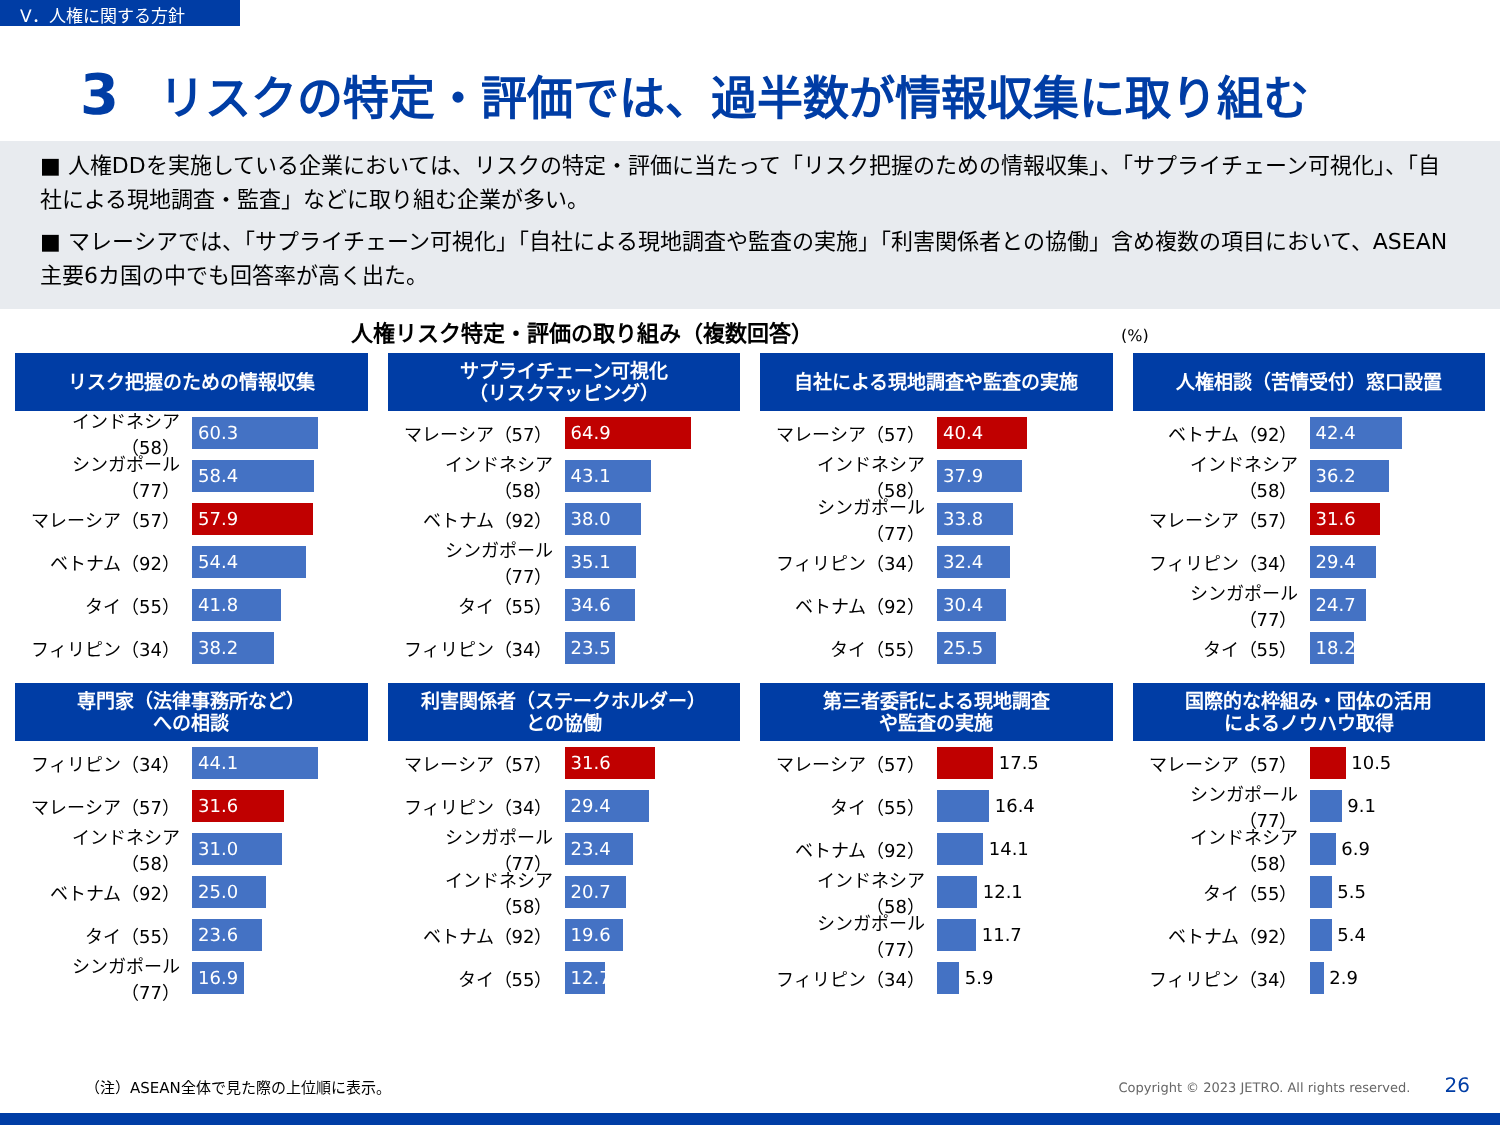V．人権に関する方針
3 リスクの特定・評価では、過半数が情報収集に取り組む
■ 人権DDを実施している企業においては、リスクの特定・評価に当たって「リスク把握のための情報収集」、「サプライチェーン可視化」、「自社による現地調査・監査」などに取り組む企業が多い。
■ マレーシアでは、「サプライチェーン可視化」「自社による現地調査や監査の実施」「利害関係者との協働」含め複数の項目において、ASEAN主要6カ国の中でも回答率が高く出た。
人権リスク特定・評価の取り組み（複数回答） (%)
リスク把握のための情報収集
インドネシア（58） 60.3
シンガポール（77） 58.4
マレーシア（57） 57.9
ベトナム（92） 54.4
タイ（55） 41.8
フィリピン（34） 38.2
サプライチェーン可視化
（リスクマッピング）
マレーシア（57） 64.9
インドネシア（58） 43.1
ベトナム（92） 38.0
シンガポール（77） 35.1
タイ（55） 34.6
フィリピン（34） 23.5
自社による現地調査や監査の実施
マレーシア（57） 40.4
インドネシア（58） 37.9
シンガポール（77） 33.8
フィリピン（34） 32.4
ベトナム（92） 30.4
タイ（55） 25.5
人権相談（苦情受付）窓口設置
ベトナム（92） 42.4
インドネシア（58） 36.2
マレーシア（57） 31.6
フィリピン（34） 29.4
シンガポール（77） 24.7
タイ（55） 18.2
専門家（法律事務所など）
への相談
フィリピン（34） 44.1
マレーシア（57） 31.6
インドネシア（58） 31.0
ベトナム（92） 25.0
タイ（55） 23.6
シンガポール（77） 16.9
利害関係者（ステークホルダー）
との協働
マレーシア（57） 31.6
フィリピン（34） 29.4
シンガポール（77） 23.4
インドネシア（58） 20.7
ベトナム（92） 19.6
タイ（55） 12.7
第三者委託による現地調査
や監査の実施
マレーシア（57） 17.5
タイ（55） 16.4
ベトナム（92） 14.1
インドネシア（58） 12.1
シンガポール（77） 11.7
フィリピン（34） 5.9
国際的な枠組み・団体の活用
によるノウハウ取得
マレーシア（57） 10.5
シンガポール（77） 9.1
インドネシア（58） 6.9
タイ（55） 5.5
ベトナム（92） 5.4
フィリピン（34） 2.9
（注）ASEAN全体で見た際の上位順に表示。
Copyright © 2023 JETRO. All rights reserved. 26